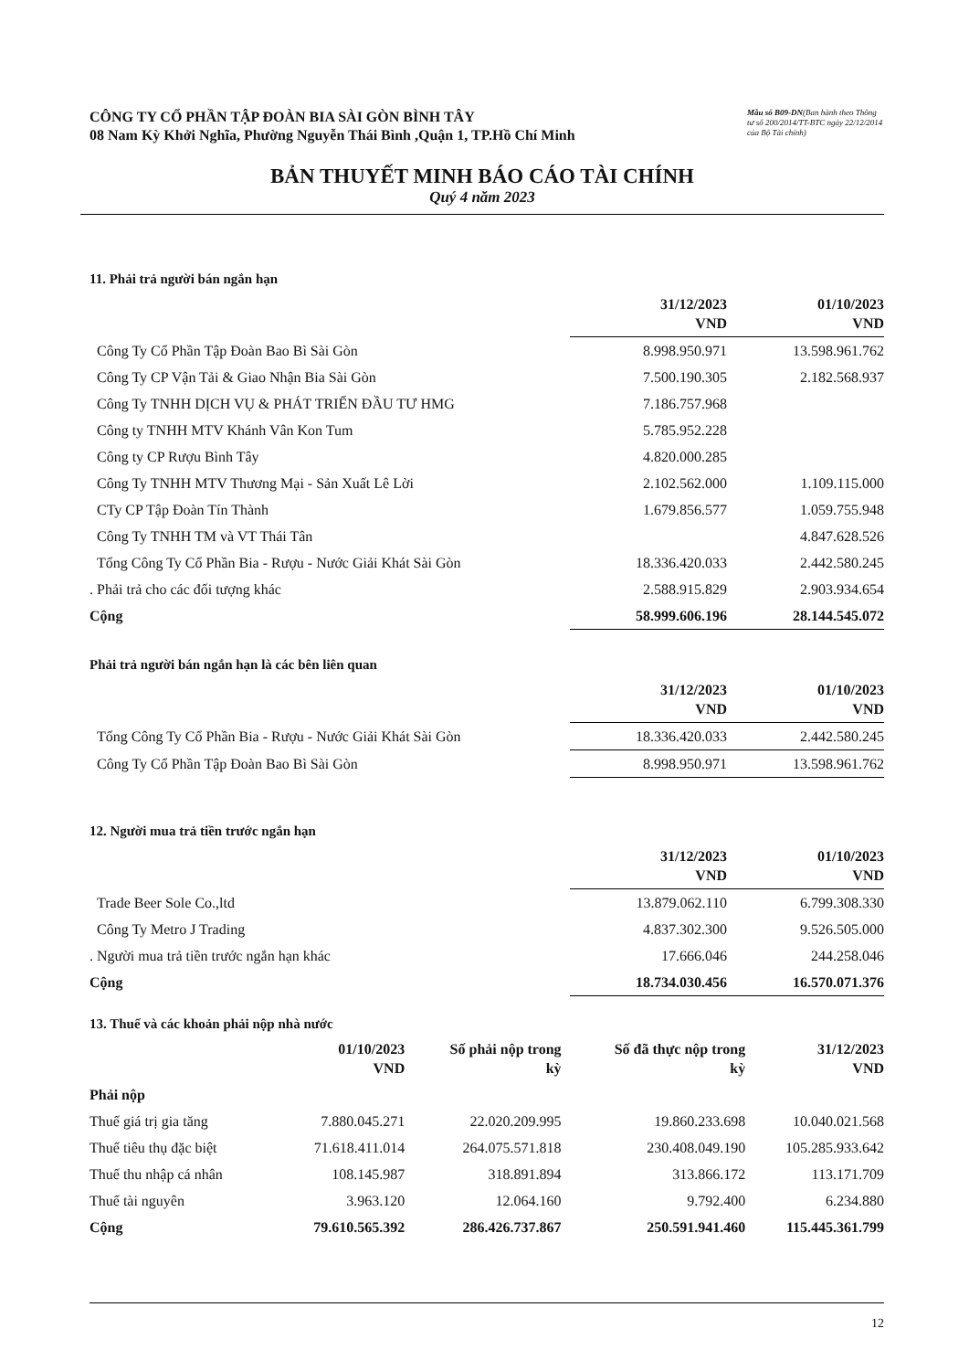CÔNG TY CỔ PHẦN TẬP ĐOÀN BIA SÀI GÒN BÌNH TÂY
08 Nam Kỳ Khởi Nghĩa, Phường Nguyễn Thái Bình ,Quận 1, TP.Hồ Chí Minh
Mẫu số B09-DN(Ban hành theo Thông tư số 200/2014/TT-BTC ngày 22/12/2014 của Bộ Tài chính)
BẢN THUYẾT MINH BÁO CÁO TÀI CHÍNH
Quý 4 năm 2023
11. Phải trả người bán ngắn hạn
| | 31/12/2023 VND | 01/10/2023 VND |
| --- | --- | --- |
| Công Ty Cổ Phần Tập Đoàn Bao Bì Sài Gòn | 8.998.950.971 | 13.598.961.762 |
| Công Ty CP Vận Tải & Giao Nhận Bia Sài Gòn | 7.500.190.305 | 2.182.568.937 |
| Công Ty TNHH DỊCH VỤ & PHÁT TRIỂN ĐẦU TƯ HMG | 7.186.757.968 | |
| Công ty TNHH MTV Khánh Vân Kon Tum | 5.785.952.228 | |
| Công ty CP Rượu Bình Tây | 4.820.000.285 | |
| Công Ty TNHH MTV Thương Mại - Sản Xuất Lê Lời | 2.102.562.000 | 1.109.115.000 |
| CTy CP Tập Đoàn Tín Thành | 1.679.856.577 | 1.059.755.948 |
| Công Ty TNHH TM và VT Thái Tân | | 4.847.628.526 |
| Tổng Công Ty Cổ Phần Bia - Rượu - Nước Giải Khát Sài Gòn | 18.336.420.033 | 2.442.580.245 |
| . Phải trả cho các đối tượng khác | 2.588.915.829 | 2.903.934.654 |
| Cộng | 58.999.606.196 | 28.144.545.072 |
Phải trả người bán ngắn hạn là các bên liên quan
| | 31/12/2023 VND | 01/10/2023 VND |
| --- | --- | --- |
| Tổng Công Ty Cổ Phần Bia - Rượu - Nước Giải Khát Sài Gòn | 18.336.420.033 | 2.442.580.245 |
| Công Ty Cổ Phần Tập Đoàn Bao Bì Sài Gòn | 8.998.950.971 | 13.598.961.762 |
12. Người mua trả tiền trước ngắn hạn
| | 31/12/2023 VND | 01/10/2023 VND |
| --- | --- | --- |
| Trade Beer Sole Co.,ltd | 13.879.062.110 | 6.799.308.330 |
| Công Ty Metro J Trading | 4.837.302.300 | 9.526.505.000 |
| . Người mua trả tiền trước ngắn hạn khác | 17.666.046 | 244.258.046 |
| Cộng | 18.734.030.456 | 16.570.071.376 |
13. Thuế và các khoản phải nộp nhà nước
| | 01/10/2023 VND | Số phải nộp trong kỳ | Số đã thực nộp trong kỳ | 31/12/2023 VND |
| --- | --- | --- | --- | --- |
| Phải nộp | | | | |
| Thuế giá trị gia tăng | 7.880.045.271 | 22.020.209.995 | 19.860.233.698 | 10.040.021.568 |
| Thuế tiêu thụ đặc biệt | 71.618.411.014 | 264.075.571.818 | 230.408.049.190 | 105.285.933.642 |
| Thuế thu nhập cá nhân | 108.145.987 | 318.891.894 | 313.866.172 | 113.171.709 |
| Thuế tài nguyên | 3.963.120 | 12.064.160 | 9.792.400 | 6.234.880 |
| Cộng | 79.610.565.392 | 286.426.737.867 | 250.591.941.460 | 115.445.361.799 |
12